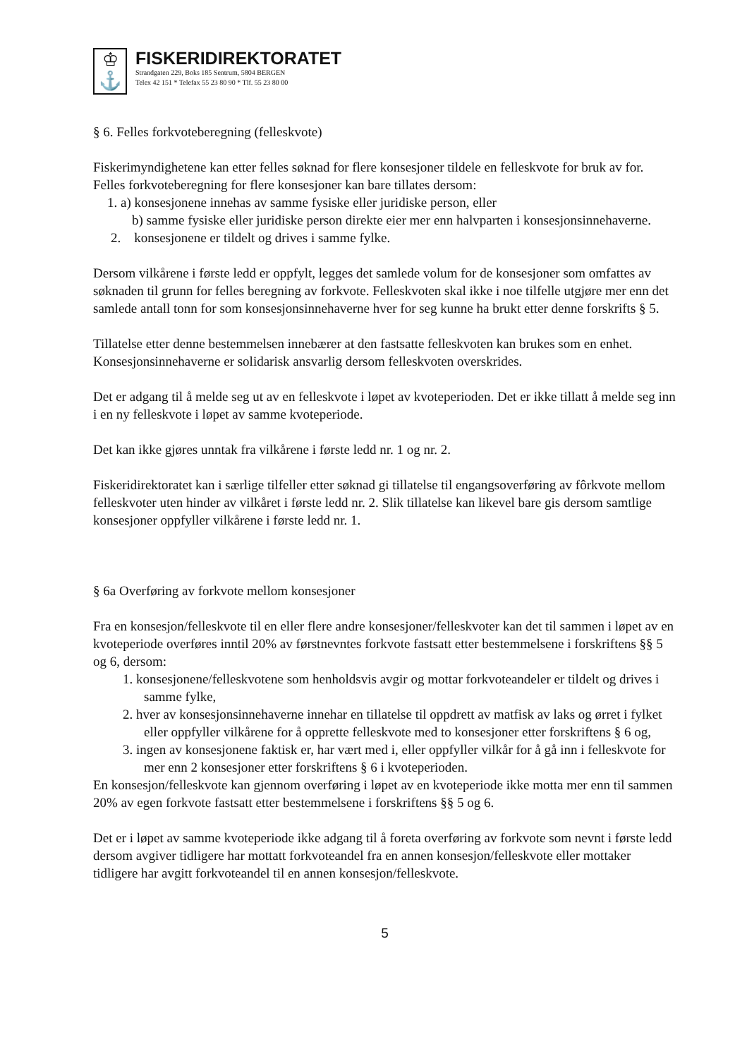♔
⚓
FISKERIDIREKTORATET
Strandgaten 229, Boks 185 Sentrum, 5804 BERGEN
Telex 42 151 * Telefax 55 23 80 90 * Tlf. 55 23 80 00
§ 6. Felles forkvoteberegning (felleskvote)
Fiskerimyndighetene kan etter felles søknad for flere konsesjoner tildele en felleskvote for bruk av for. Felles forkvoteberegning for flere konsesjoner kan bare tillates dersom:
1. a) konsesjonene innehas av samme fysiske eller juridiske person, eller
b) samme fysiske eller juridiske person direkte eier mer enn halvparten i konsesjonsinnehaverne.
2. konsesjonene er tildelt og drives i samme fylke.
Dersom vilkårene i første ledd er oppfylt, legges det samlede volum for de konsesjoner som omfattes av søknaden til grunn for felles beregning av forkvote. Felleskvoten skal ikke i noe tilfelle utgjøre mer enn det samlede antall tonn for som konsesjonsinnehaverne hver for seg kunne ha brukt etter denne forskrifts § 5.
Tillatelse etter denne bestemmelsen innebærer at den fastsatte felleskvoten kan brukes som en enhet. Konsesjonsinnehaverne er solidarisk ansvarlig dersom felleskvoten overskrides.
Det er adgang til å melde seg ut av en felleskvote i løpet av kvoteperioden. Det er ikke tillatt å melde seg inn i en ny felleskvote i løpet av samme kvoteperiode.
Det kan ikke gjøres unntak fra vilkårene i første ledd nr. 1 og nr. 2.
Fiskeridirektoratet kan i særlige tilfeller etter søknad gi tillatelse til engangsoverføring av fôrkvote mellom felleskvoter uten hinder av vilkåret i første ledd nr. 2. Slik tillatelse kan likevel bare gis dersom samtlige konsesjoner oppfyller vilkårene i første ledd nr. 1.
§ 6a Overføring av forkvote mellom konsesjoner
Fra en konsesjon/felleskvote til en eller flere andre konsesjoner/felleskvoter kan det til sammen i løpet av en kvoteperiode overføres inntil 20% av førstnevntes forkvote fastsatt etter bestemmelsene i forskriftens §§ 5 og 6, dersom:
1. konsesjonene/felleskvotene som henholdsvis avgir og mottar forkvoteandeler er tildelt og drives i samme fylke,
2. hver av konsesjonsinnehaverne innehar en tillatelse til oppdrett av matfisk av laks og ørret i fylket eller oppfyller vilkårene for å opprette felleskvote med to konsesjoner etter forskriftens § 6 og,
3. ingen av konsesjonene faktisk er, har vært med i, eller oppfyller vilkår for å gå inn i felleskvote for mer enn 2 konsesjoner etter forskriftens § 6 i kvoteperioden.
En konsesjon/felleskvote kan gjennom overføring i løpet av en kvoteperiode ikke motta mer enn til sammen 20% av egen forkvote fastsatt etter bestemmelsene i forskriftens §§ 5 og 6.
Det er i løpet av samme kvoteperiode ikke adgang til å foreta overføring av forkvote som nevnt i første ledd dersom avgiver tidligere har mottatt forkvoteandel fra en annen konsesjon/felleskvote eller mottaker tidligere har avgitt forkvoteandel til en annen konsesjon/felleskvote.
5